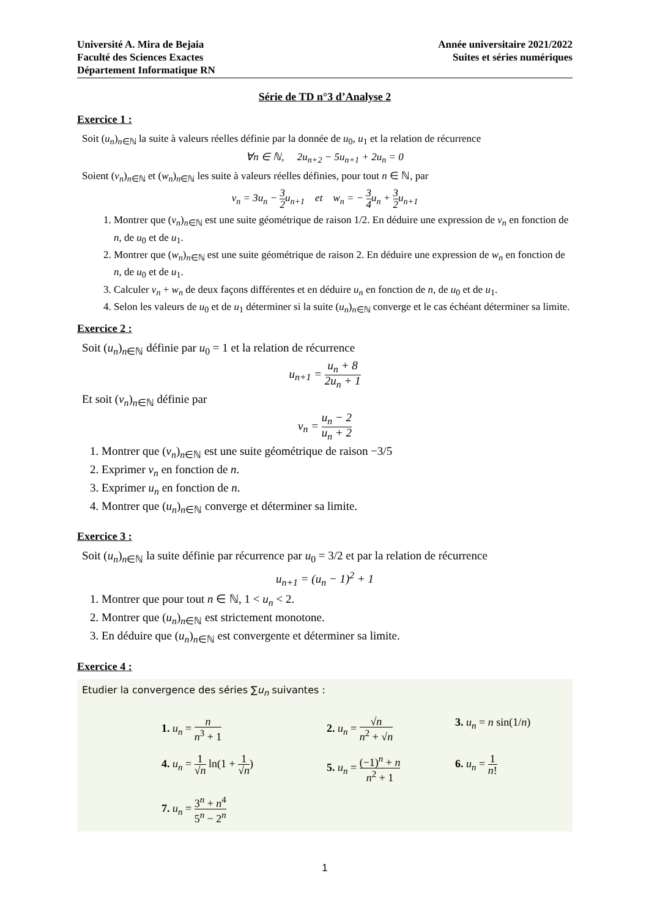Université A. Mira de Bejaia
Faculté des Sciences Exactes
Département Informatique RN
Année universitaire 2021/2022
Suites et séries numériques
Série de TD n°3 d’Analyse 2
Exercice 1 :
Soit (u<sub>n</sub>)<sub>n∈ℕ</sub> la suite à valeurs réelles définie par la donnée de u<sub>0</sub>, u<sub>1</sub> et la relation de récurrence
∀n ∈ ℕ, 2u<sub>n+2</sub> − 5u<sub>n+1</sub> + 2u<sub>n</sub> = 0
Soient (v<sub>n</sub>)<sub>n∈ℕ</sub> et (w<sub>n</sub>)<sub>n∈ℕ</sub> les suite à valeurs réelles définies, pour tout n ∈ ℕ, par
v<sub>n</sub> = 3u<sub>n</sub> − 3 2u<sub>n+1</sub> et w<sub>n</sub> = − 3 4u<sub>n</sub> + 3 2u<sub>n+1</sub>
1. Montrer que (v<sub>n</sub>)<sub>n∈ℕ</sub> est une suite géométrique de raison 1/2. En déduire une expression de v<sub>n</sub> en fonction de n, de u<sub>0</sub> et de u<sub>1</sub>.
2. Montrer que (w<sub>n</sub>)<sub>n∈ℕ</sub> est une suite géométrique de raison 2. En déduire une expression de w<sub>n</sub> en fonction de n, de u<sub>0</sub> et de u<sub>1</sub>.
3. Calculer v<sub>n</sub> + w<sub>n</sub> de deux façons différentes et en déduire u<sub>n</sub> en fonction de n, de u<sub>0</sub> et de u<sub>1</sub>.
4. Selon les valeurs de u<sub>0</sub> et de u<sub>1</sub> déterminer si la suite (u<sub>n</sub>)<sub>n∈ℕ</sub> converge et le cas échéant déterminer sa limite.
Exercice 2 :
Soit (u<sub>n</sub>)<sub>n∈ℕ</sub> définie par u<sub>0</sub> = 1 et la relation de récurrence
u<sub>n+1</sub> = u<sub>n</sub> + 8 2u<sub>n</sub> + 1
Et soit (v<sub>n</sub>)<sub>n∈ℕ</sub> définie par
v<sub>n</sub> = u<sub>n</sub> − 2 u<sub>n</sub> + 2
1. Montrer que (v<sub>n</sub>)<sub>n∈ℕ</sub> est une suite géométrique de raison −3/5
2. Exprimer v<sub>n</sub> en fonction de n.
3. Exprimer u<sub>n</sub> en fonction de n.
4. Montrer que (u<sub>n</sub>)<sub>n∈ℕ</sub> converge et déterminer sa limite.
Exercice 3 :
Soit (u<sub>n</sub>)<sub>n∈ℕ</sub> la suite définie par récurrence par u<sub>0</sub> = 3/2 et par la relation de récurrence
u<sub>n+1</sub> = (u<sub>n</sub> − 1)<sup>2</sup> + 1
1. Montrer que pour tout n ∈ ℕ, 1 < u<sub>n</sub> < 2.
2. Montrer que (u<sub>n</sub>)<sub>n∈ℕ</sub> est strictement monotone.
3. En déduire que (u<sub>n</sub>)<sub>n∈ℕ</sub> est convergente et déterminer sa limite.
Exercice 4 :
Etudier la convergence des séries ∑u<sub>n</sub> suivantes :
1. u<sub>n</sub> = n n<sup>3</sup> + 1
2. u<sub>n</sub> = √n n<sup>2</sup> + √n
3. u<sub>n</sub> = n sin(1/n)
4. u<sub>n</sub> = 1 √n ln(1 + 1 √n)
5. u<sub>n</sub> = (−1)<sup>n</sup> + n n<sup>2</sup> + 1
6. u<sub>n</sub> = 1 n!
7. u<sub>n</sub> = 3<sup>n</sup> + n<sup>4</sup> 5<sup>n</sup> − 2<sup>n</sup>
1